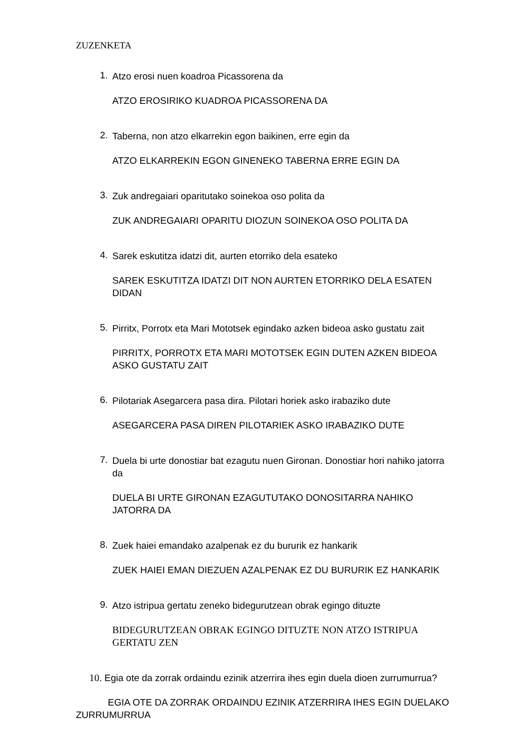ZUZENKETA
1.
Atzo erosi nuen koadroa Picassorena da
ATZO EROSIRIKO KUADROA PICASSORENA DA
2.
Taberna, non atzo elkarrekin egon baikinen, erre egin da
ATZO ELKARREKIN EGON GINENEKO TABERNA ERRE EGIN DA
3.
Zuk andregaiari oparitutako soinekoa oso polita da
ZUK ANDREGAIARI OPARITU DIOZUN SOINEKOA OSO POLITA DA
4.
Sarek eskutitza idatzi dit, aurten etorriko dela esateko
SAREK ESKUTITZA IDATZI DIT NON AURTEN ETORRIKO DELA ESATEN DIDAN
5.
Pirritx, Porrotx eta Mari Mototsek egindako azken bideoa asko gustatu zait
PIRRITX, PORROTX ETA MARI MOTOTSEK EGIN DUTEN AZKEN BIDEOA ASKO GUSTATU ZAIT
6.
Pilotariak Asegarcera pasa dira. Pilotari horiek asko irabaziko dute
ASEGARCERA PASA DIREN PILOTARIEK ASKO IRABAZIKO DUTE
7.
Duela bi urte donostiar bat ezagutu nuen Gironan. Donostiar hori nahiko jatorra da
DUELA BI URTE GIRONAN EZAGUTUTAKO DONOSITARRA NAHIKO JATORRA DA
8.
Zuek haiei emandako azalpenak ez du bururik ez hankarik
ZUEK HAIEI EMAN DIEZUEN AZALPENAK EZ DU BURURIK EZ HANKARIK
9.
Atzo istripua gertatu zeneko bidegurutzean obrak egingo dituzte
BIDEGURUTZEAN OBRAK EGINGO DITUZTE NON ATZO ISTRIPUA GERTATU ZEN
10. Egia ote da zorrak ordaindu ezinik atzerrira ihes egin duela dioen zurrumurrua?
EGIA OTE DA ZORRAK ORDAINDU EZINIK ATZERRIRA IHES EGIN DUELAKO ZURRUMURRUA